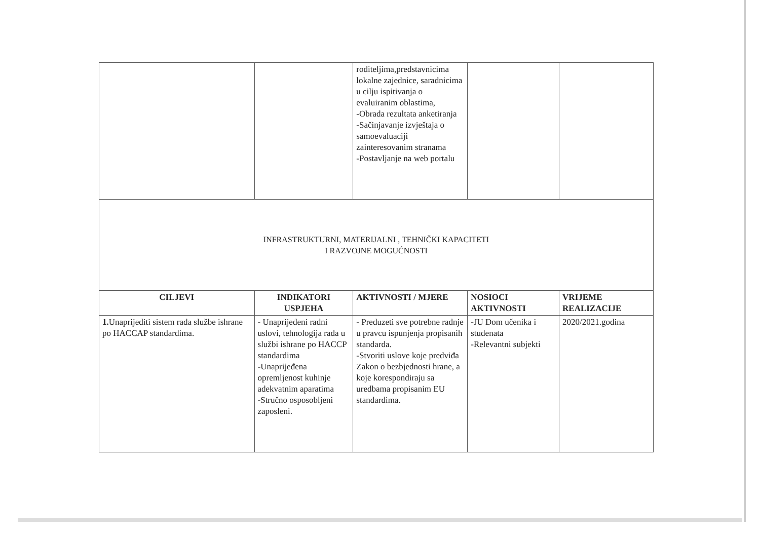| | | roditeljima,predstavnicima lokalne zajednice, saradnicima u cilju ispitivanja o evaluiranim oblastima, -Obrada rezultata anketiranja -Sačinjavanje izvještaja o samoevaluaciji zainteresovanim stranama -Postavljanje na web portalu | | |
| INFRASTRUKTURNI, MATERIJALNI , TEHNIČKI KAPACITETI I RAZVOJNE MOGUĆNOSTI | | | | |
| CILJEVI | INDIKATORI USPJEHA | AKTIVNOSTI / MJERE | NOSIOCI AKTIVNOSTI | VRIJEME REALIZACIJE |
| 1. Unaprijediti sistem rada službe ishrane po HACCAP standardima. | - Unaprijeđeni radni uslovi, tehnologija rada u službi ishrane po HACCP standardima -Unaprijeđena opremljenost kuhinje adekvatnim aparatima -Stručno osposobljeni zaposleni. | - Preduzeti sve potrebne radnje u pravcu ispunjenja propisanih standarda. -Stvoriti uslove koje predviđa Zakon o bezbjednosti hrane, a koje korespondiraju sa uredbama propisanim EU standardima. | -JU Dom učenika i studenata -Relevantni subjekti | 2020/2021.godina |